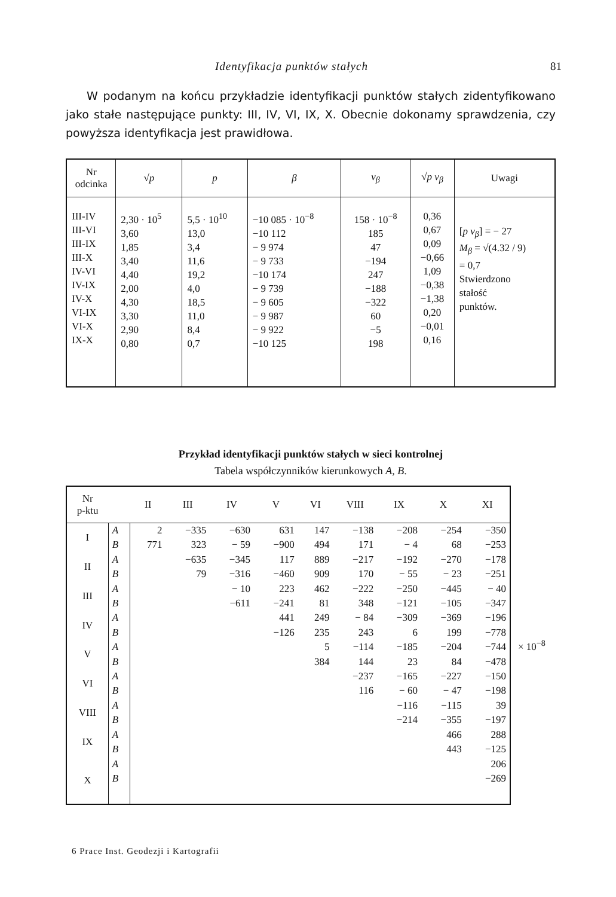Identyfikacja punktów stałych 81
W podanym na końcu przykładzie identyfikacji punktów stałych zidentyfikowano jako stałe następujące punkty: III, IV, VI, IX, X. Obecnie dokonamy sprawdzenia, czy powyższa identyfikacja jest prawidłowa.
| Nr odcinka | √ p | p | β | v<sub>β</sub> | √ p v<sub>β</sub> | Uwagi |
| --- | --- | --- | --- | --- | --- | --- |
| III-IV III-VI III-IX III-X IV-VI IV-IX IV-X VI-IX VI-X IX-X | 2,30 · 10<sup>5</sup> 3,60 1,85 3,40 4,40 2,00 4,30 3,30 2,90 0,80 | 5,5 · 10<sup>10</sup> 13,0 3,4 11,6 19,2 4,0 18,5 11,0 8,4 0,7 | −10 085 · 10<sup>−8</sup> −10 112 − 9 974 − 9 733 −10 174 − 9 739 − 9 605 − 9 987 − 9 922 −10 125 | 158 · 10<sup>−8</sup> 185 47 −194 247 −188 −322 60 −5 198 | 0,36 0,67 0,09 −0,66 1,09 −0,38 −1,38 0,20 −0,01 0,16 | [ p v<sub>β</sub> ] = − 27 M<sub>β</sub> = √(4.32 / 9) = 0,7 Stwierdzono stałość punktów. |
Przykład identyfikacji punktów stałych w sieci kontrolnej
Tabela współczynników kierunkowych A, B.
| Nr p-ktu | | II | III | IV | V | VI | VIII | IX | X | XI |
| --- | --- | --- | --- | --- | --- | --- | --- | --- | --- | --- |
| I | A | 2 | −335 | −630 | 631 | 147 | −138 | −208 | −254 | −350 |
| | B | 771 | 323 | − 59 | −900 | 494 | 171 | − 4 | 68 | −253 |
| II | A | | −635 | −345 | 117 | 889 | −217 | −192 | −270 | −178 |
| | B | | 79 | −316 | −460 | 909 | 170 | − 55 | − 23 | −251 |
| III | A | | | − 10 | 223 | 462 | −222 | −250 | −445 | − 40 |
| | B | | | −611 | −241 | 81 | 348 | −121 | −105 | −347 |
| IV | A | | | | 441 | 249 | − 84 | −309 | −369 | −196 |
| | B | | | | −126 | 235 | 243 | 6 | 199 | −778 |
| V | A | | | | | 5 | −114 | −185 | −204 | −744 |
| | B | | | | | 384 | 144 | 23 | 84 | −478 |
| VI | A | | | | | | −237 | −165 | −227 | −150 |
| | B | | | | | | 116 | − 60 | − 47 | −198 |
| VIII | A | | | | | | | −116 | −115 | 39 |
| | B | | | | | | | −214 | −355 | −197 |
| IX | A | | | | | | | | 466 | 288 |
| | B | | | | | | | | 443 | −125 |
| X | A | | | | | | | | | 206 |
| | B | | | | | | | | | −269 |
× 10<sup>−8</sup>
6 Prace Inst. Geodezji i Kartografii